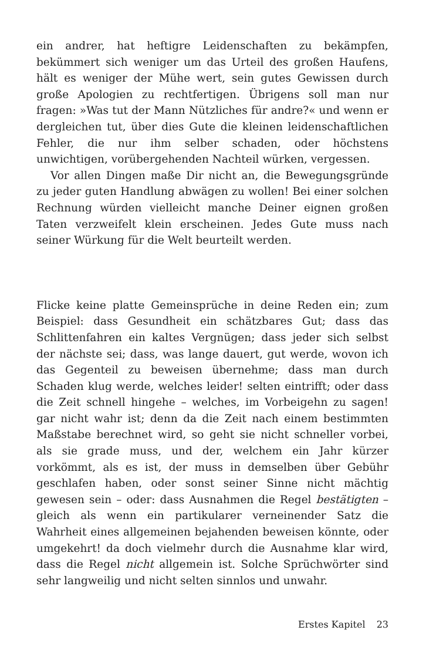ein andrer, hat heftigre Leidenschaften zu bekämpfen, bekümmert sich weniger um das Urteil des großen Haufens, hält es weniger der Mühe wert, sein gutes Gewissen durch große Apologien zu rechtfertigen. Übrigens soll man nur fragen: »Was tut der Mann Nützliches für andre?« und wenn er dergleichen tut, über dies Gute die kleinen leidenschaftlichen Fehler, die nur ihm selber schaden, oder höchstens unwichtigen, vorübergehenden Nachteil würken, vergessen.
Vor allen Dingen maße Dir nicht an, die Bewegungsgründe zu jeder guten Handlung abwägen zu wollen! Bei einer solchen Rechnung würden vielleicht manche Deiner eignen großen Taten verzweifelt klein erscheinen. Jedes Gute muss nach seiner Würkung für die Welt beurteilt werden.
Flicke keine platte Gemeinsprüche in deine Reden ein; zum Beispiel: dass Gesundheit ein schätzbares Gut; dass das Schlittenfahren ein kaltes Vergnügen; dass jeder sich selbst der nächste sei; dass, was lange dauert, gut werde, wovon ich das Gegenteil zu beweisen übernehme; dass man durch Schaden klug werde, welches leider! selten eintrifft; oder dass die Zeit schnell hingehe – welches, im Vorbeigehn zu sagen! gar nicht wahr ist; denn da die Zeit nach einem bestimmten Maßstabe berechnet wird, so geht sie nicht schneller vorbei, als sie grade muss, und der, welchem ein Jahr kürzer vorkömmt, als es ist, der muss in demselben über Gebühr geschlafen haben, oder sonst seiner Sinne nicht mächtig gewesen sein – oder: dass Ausnahmen die Regel bestätigten – gleich als wenn ein partikularer verneinender Satz die Wahrheit eines allgemeinen bejahenden beweisen könnte, oder umgekehrt! da doch vielmehr durch die Ausnahme klar wird, dass die Regel nicht allgemein ist. Solche Sprüchwörter sind sehr langweilig und nicht selten sinnlos und unwahr.
Erstes Kapitel 23